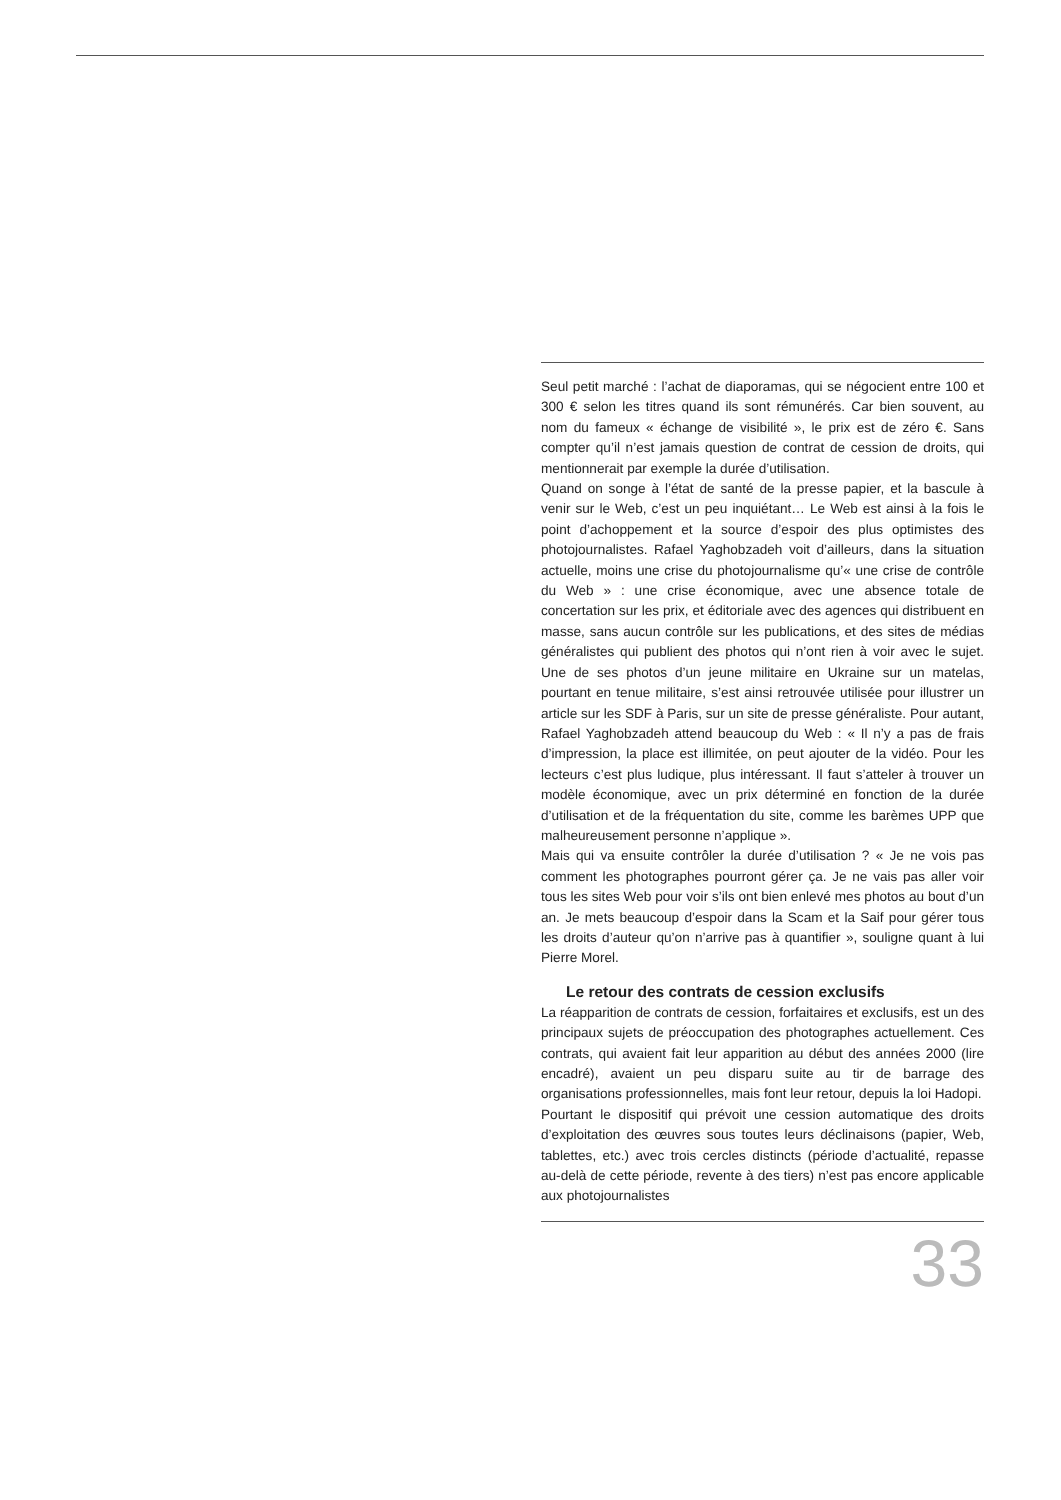Seul petit marché : l’achat de diaporamas, qui se négocient entre 100 et 300 € selon les titres quand ils sont rémunérés. Car bien souvent, au nom du fameux « échange de visibilité », le prix est de zéro €. Sans compter qu’il n’est jamais question de contrat de cession de droits, qui mentionnerait par exemple la durée d’utilisation.
Quand on songe à l’état de santé de la presse papier, et la bascule à venir sur le Web, c’est un peu inquiétant… Le Web est ainsi à la fois le point d’achoppement et la source d’espoir des plus optimistes des photojournalistes. Rafael Yaghobzadeh voit d’ailleurs, dans la situation actuelle, moins une crise du photojournalisme qu’« une crise de contrôle du Web » : une crise économique, avec une absence totale de concertation sur les prix, et éditoriale avec des agences qui distribuent en masse, sans aucun contrôle sur les publications, et des sites de médias généralistes qui publient des photos qui n’ont rien à voir avec le sujet. Une de ses photos d’un jeune militaire en Ukraine sur un matelas, pourtant en tenue militaire, s’est ainsi retrouvée utilisée pour illustrer un article sur les SDF à Paris, sur un site de presse généraliste. Pour autant, Rafael Yaghobzadeh attend beaucoup du Web : « Il n’y a pas de frais d’impression, la place est illimitée, on peut ajouter de la vidéo. Pour les lecteurs c’est plus ludique, plus intéressant. Il faut s’atteler à trouver un modèle économique, avec un prix déterminé en fonction de la durée d’utilisation et de la fréquentation du site, comme les barèmes UPP que malheureusement personne n’applique ».
Mais qui va ensuite contrôler la durée d’utilisation ? « Je ne vois pas comment les photographes pourront gérer ça. Je ne vais pas aller voir tous les sites Web pour voir s’ils ont bien enlevé mes photos au bout d’un an. Je mets beaucoup d’espoir dans la Scam et la Saif pour gérer tous les droits d’auteur qu’on n’arrive pas à quantifier », souligne quant à lui Pierre Morel.
Le retour des contrats de cession exclusifs
La réapparition de contrats de cession, forfaitaires et exclusifs, est un des principaux sujets de préoccupation des photographes actuellement. Ces contrats, qui avaient fait leur apparition au début des années 2000 (lire encadré), avaient un peu disparu suite au tir de barrage des organisations professionnelles, mais font leur retour, depuis la loi Hadopi.
Pourtant le dispositif qui prévoit une cession automatique des droits d’exploitation des œuvres sous toutes leurs déclinaisons (papier, Web, tablettes, etc.) avec trois cercles distincts (période d’actualité, repasse au-delà de cette période, revente à des tiers) n’est pas encore applicable aux photojournalistes
33